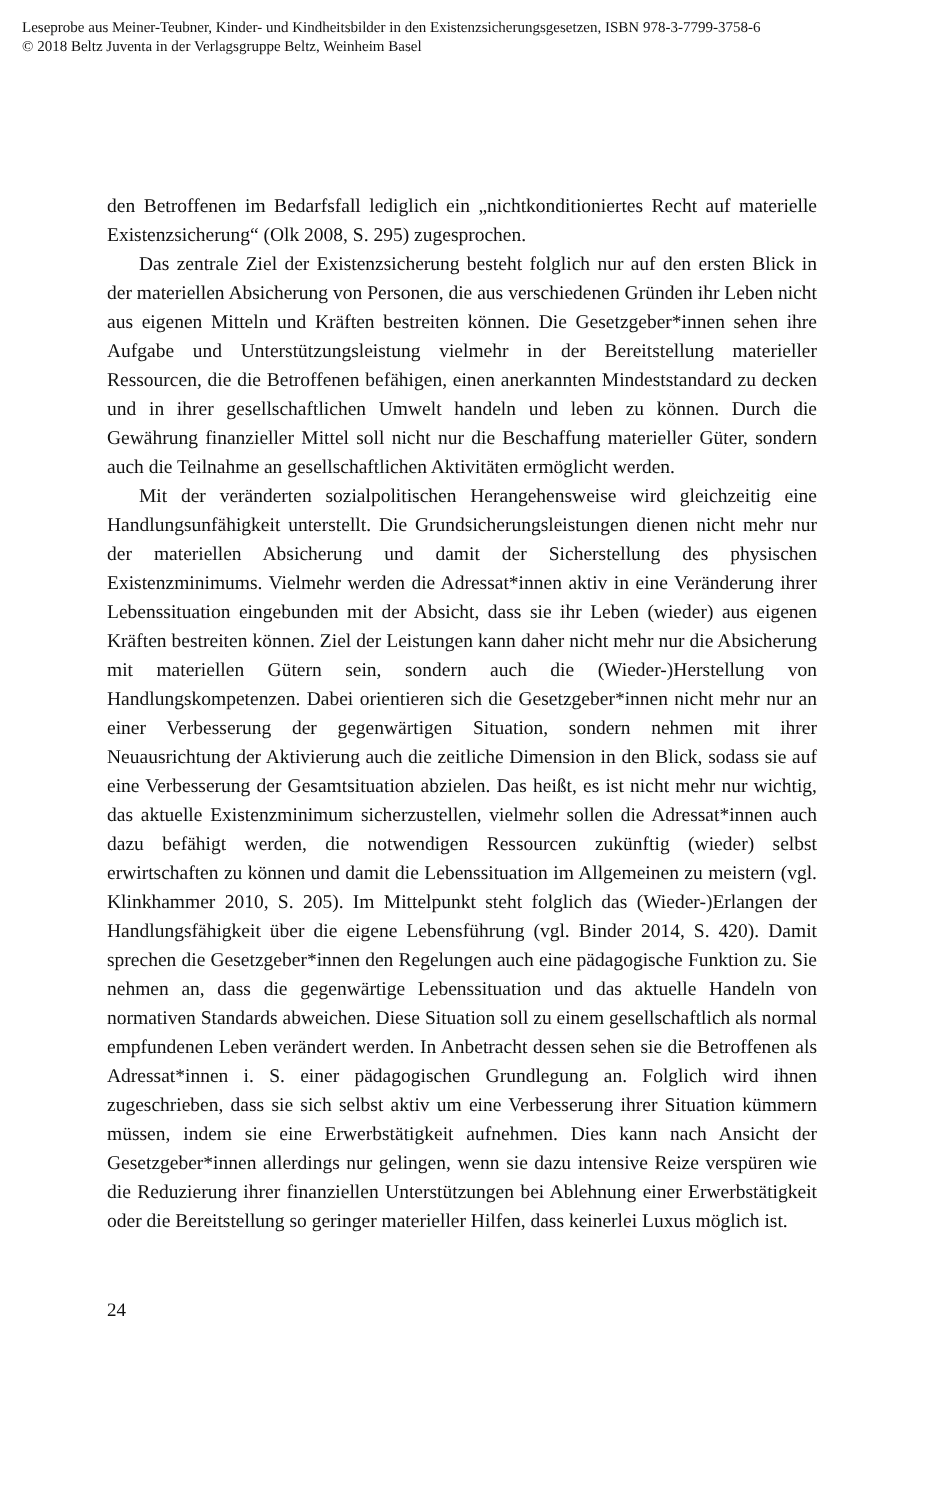Leseprobe aus Meiner-Teubner, Kinder- und Kindheitsbilder in den Existenzsicherungsgesetzen, ISBN 978-3-7799-3758-6
© 2018 Beltz Juventa in der Verlagsgruppe Beltz, Weinheim Basel
den Betroffenen im Bedarfsfall lediglich ein „nichtkonditioniertes Recht auf materielle Existenzsicherung“ (Olk 2008, S. 295) zugesprochen.
Das zentrale Ziel der Existenzsicherung besteht folglich nur auf den ersten Blick in der materiellen Absicherung von Personen, die aus verschiedenen Gründen ihr Leben nicht aus eigenen Mitteln und Kräften bestreiten können. Die Gesetzgeber*innen sehen ihre Aufgabe und Unterstützungsleistung vielmehr in der Bereitstellung materieller Ressourcen, die die Betroffenen befähigen, einen anerkannten Mindeststandard zu decken und in ihrer gesellschaftlichen Umwelt handeln und leben zu können. Durch die Gewährung finanzieller Mittel soll nicht nur die Beschaffung materieller Güter, sondern auch die Teilnahme an gesellschaftlichen Aktivitäten ermöglicht werden.
Mit der veränderten sozialpolitischen Herangehensweise wird gleichzeitig eine Handlungsunfähigkeit unterstellt. Die Grundsicherungsleistungen dienen nicht mehr nur der materiellen Absicherung und damit der Sicherstellung des physischen Existenzminimums. Vielmehr werden die Adressat*innen aktiv in eine Veränderung ihrer Lebenssituation eingebunden mit der Absicht, dass sie ihr Leben (wieder) aus eigenen Kräften bestreiten können. Ziel der Leistungen kann daher nicht mehr nur die Absicherung mit materiellen Gütern sein, sondern auch die (Wieder-)Herstellung von Handlungskompetenzen. Dabei orientieren sich die Gesetzgeber*innen nicht mehr nur an einer Verbesserung der gegenwärtigen Situation, sondern nehmen mit ihrer Neuausrichtung der Aktivierung auch die zeitliche Dimension in den Blick, sodass sie auf eine Verbesserung der Gesamtsituation abzielen. Das heißt, es ist nicht mehr nur wichtig, das aktuelle Existenzminimum sicherzustellen, vielmehr sollen die Adressat*innen auch dazu befähigt werden, die notwendigen Ressourcen zukünftig (wieder) selbst erwirtschaften zu können und damit die Lebenssituation im Allgemeinen zu meistern (vgl. Klinkhammer 2010, S. 205). Im Mittelpunkt steht folglich das (Wieder-)Erlangen der Handlungsfähigkeit über die eigene Lebensführung (vgl. Binder 2014, S. 420). Damit sprechen die Gesetzgeber*innen den Regelungen auch eine pädagogische Funktion zu. Sie nehmen an, dass die gegenwärtige Lebenssituation und das aktuelle Handeln von normativen Standards abweichen. Diese Situation soll zu einem gesellschaftlich als normal empfundenen Leben verändert werden. In Anbetracht dessen sehen sie die Betroffenen als Adressat*innen i. S. einer pädagogischen Grundlegung an. Folglich wird ihnen zugeschrieben, dass sie sich selbst aktiv um eine Verbesserung ihrer Situation kümmern müssen, indem sie eine Erwerbstätigkeit aufnehmen. Dies kann nach Ansicht der Gesetzgeber*innen allerdings nur gelingen, wenn sie dazu intensive Reize verspüren wie die Reduzierung ihrer finanziellen Unterstützungen bei Ablehnung einer Erwerbstätigkeit oder die Bereitstellung so geringer materieller Hilfen, dass keinerlei Luxus möglich ist.
24